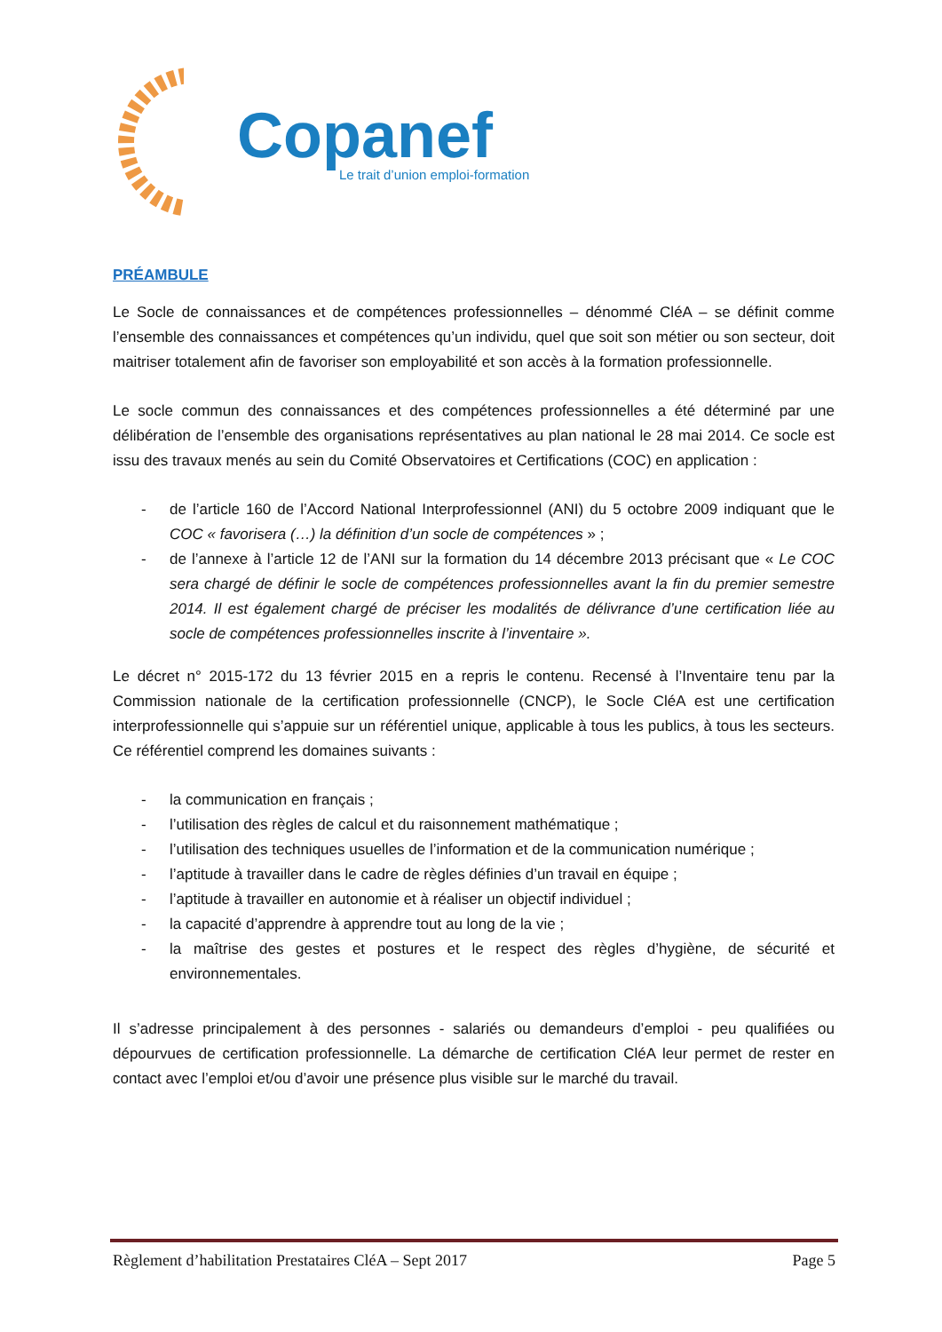Copanef
Le trait d’union emploi-formation
PRÉAMBULE
Le Socle de connaissances et de compétences professionnelles – dénommé CléA – se définit comme l’ensemble des connaissances et compétences qu’un individu, quel que soit son métier ou son secteur, doit maitriser totalement afin de favoriser son employabilité et son accès à la formation professionnelle.
Le socle commun des connaissances et des compétences professionnelles a été déterminé par une délibération de l’ensemble des organisations représentatives au plan national le 28 mai 2014. Ce socle est issu des travaux menés au sein du Comité Observatoires et Certifications (COC) en application :
- de l’article 160 de l’Accord National Interprofessionnel (ANI) du 5 octobre 2009 indiquant que le COC « favorisera (…) la définition d’un socle de compétences » ;
- de l’annexe à l’article 12 de l’ANI sur la formation du 14 décembre 2013 précisant que « Le COC sera chargé de définir le socle de compétences professionnelles avant la fin du premier semestre 2014. Il est également chargé de préciser les modalités de délivrance d’une certification liée au socle de compétences professionnelles inscrite à l’inventaire ».
Le décret n° 2015-172 du 13 février 2015 en a repris le contenu. Recensé à l’Inventaire tenu par la Commission nationale de la certification professionnelle (CNCP), le Socle CléA est une certification interprofessionnelle qui s’appuie sur un référentiel unique, applicable à tous les publics, à tous les secteurs. Ce référentiel comprend les domaines suivants :
- la communication en français ;
- l’utilisation des règles de calcul et du raisonnement mathématique ;
- l’utilisation des techniques usuelles de l’information et de la communication numérique ;
- l’aptitude à travailler dans le cadre de règles définies d’un travail en équipe ;
- l’aptitude à travailler en autonomie et à réaliser un objectif individuel ;
- la capacité d’apprendre à apprendre tout au long de la vie ;
- la maîtrise des gestes et postures et le respect des règles d’hygiène, de sécurité et environnementales.
Il s’adresse principalement à des personnes - salariés ou demandeurs d’emploi - peu qualifiées ou dépourvues de certification professionnelle. La démarche de certification CléA leur permet de rester en contact avec l’emploi et/ou d’avoir une présence plus visible sur le marché du travail.
Règlement d’habilitation Prestataires CléA – Sept 2017
Page 5